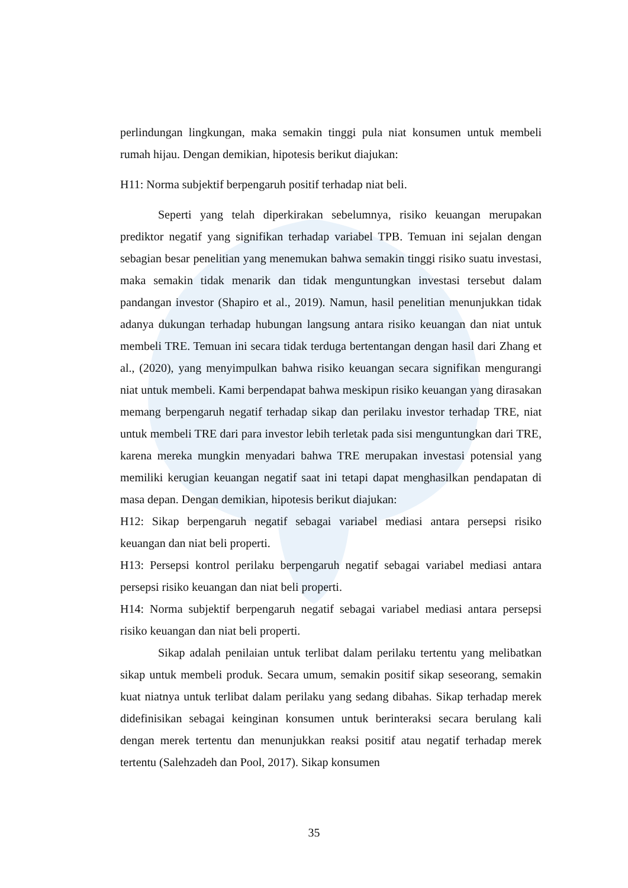perlindungan lingkungan, maka semakin tinggi pula niat konsumen untuk membeli rumah hijau. Dengan demikian, hipotesis berikut diajukan:
H11: Norma subjektif berpengaruh positif terhadap niat beli.
Seperti yang telah diperkirakan sebelumnya, risiko keuangan merupakan prediktor negatif yang signifikan terhadap variabel TPB. Temuan ini sejalan dengan sebagian besar penelitian yang menemukan bahwa semakin tinggi risiko suatu investasi, maka semakin tidak menarik dan tidak menguntungkan investasi tersebut dalam pandangan investor (Shapiro et al., 2019). Namun, hasil penelitian menunjukkan tidak adanya dukungan terhadap hubungan langsung antara risiko keuangan dan niat untuk membeli TRE. Temuan ini secara tidak terduga bertentangan dengan hasil dari Zhang et al., (2020), yang menyimpulkan bahwa risiko keuangan secara signifikan mengurangi niat untuk membeli. Kami berpendapat bahwa meskipun risiko keuangan yang dirasakan memang berpengaruh negatif terhadap sikap dan perilaku investor terhadap TRE, niat untuk membeli TRE dari para investor lebih terletak pada sisi menguntungkan dari TRE, karena mereka mungkin menyadari bahwa TRE merupakan investasi potensial yang memiliki kerugian keuangan negatif saat ini tetapi dapat menghasilkan pendapatan di masa depan. Dengan demikian, hipotesis berikut diajukan:
H12: Sikap berpengaruh negatif sebagai variabel mediasi antara persepsi risiko keuangan dan niat beli properti.
H13: Persepsi kontrol perilaku berpengaruh negatif sebagai variabel mediasi antara persepsi risiko keuangan dan niat beli properti.
H14: Norma subjektif berpengaruh negatif sebagai variabel mediasi antara persepsi risiko keuangan dan niat beli properti.
Sikap adalah penilaian untuk terlibat dalam perilaku tertentu yang melibatkan sikap untuk membeli produk. Secara umum, semakin positif sikap seseorang, semakin kuat niatnya untuk terlibat dalam perilaku yang sedang dibahas. Sikap terhadap merek didefinisikan sebagai keinginan konsumen untuk berinteraksi secara berulang kali dengan merek tertentu dan menunjukkan reaksi positif atau negatif terhadap merek tertentu (Salehzadeh dan Pool, 2017). Sikap konsumen
35